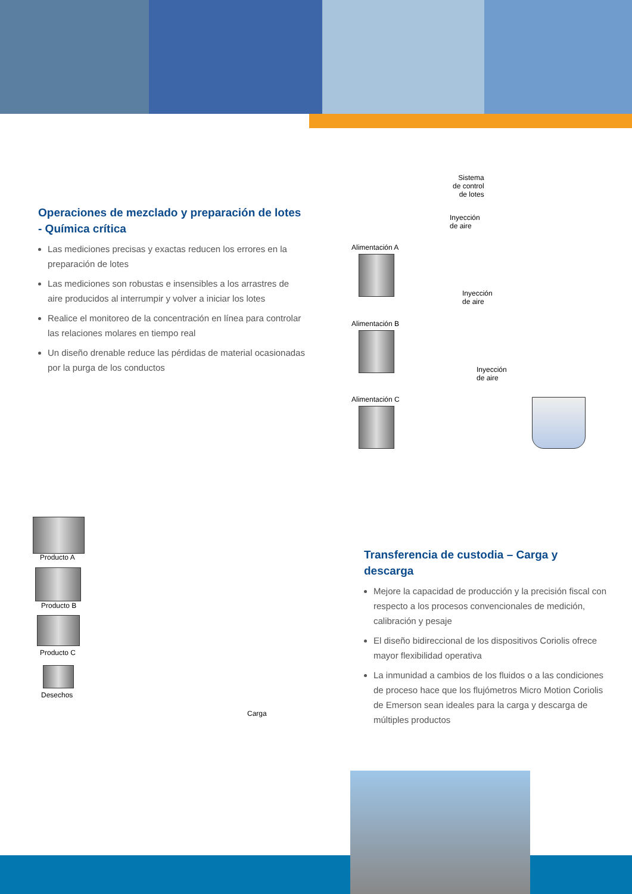Operaciones de mezclado y preparación de lotes - Química crítica
Las mediciones precisas y exactas reducen los errores en la preparación de lotes
Las mediciones son robustas e insensibles a los arrastres de aire producidos al interrumpir y volver a iniciar los lotes
Realice el monitoreo de la concentración en línea para controlar las relaciones molares en tiempo real
Un diseño drenable reduce las pérdidas de material ocasionadas por la purga de los conductos
Sistema
de control
de lotes
Inyección
de aire
Alimentación A
Inyección
de aire
Alimentación B
Inyección
de aire
Alimentación C
Producto A
Producto B
Producto C
Desechos
Carga
Transferencia de custodia – Carga y descarga
Mejore la capacidad de producción y la precisión fiscal con respecto a los procesos convencionales de medición, calibración y pesaje
El diseño bidireccional de los dispositivos Coriolis ofrece mayor flexibilidad operativa
La inmunidad a cambios de los fluidos o a las condiciones de proceso hace que los flujómetros Micro Motion Coriolis de Emerson sean ideales para la carga y descarga de múltiples productos